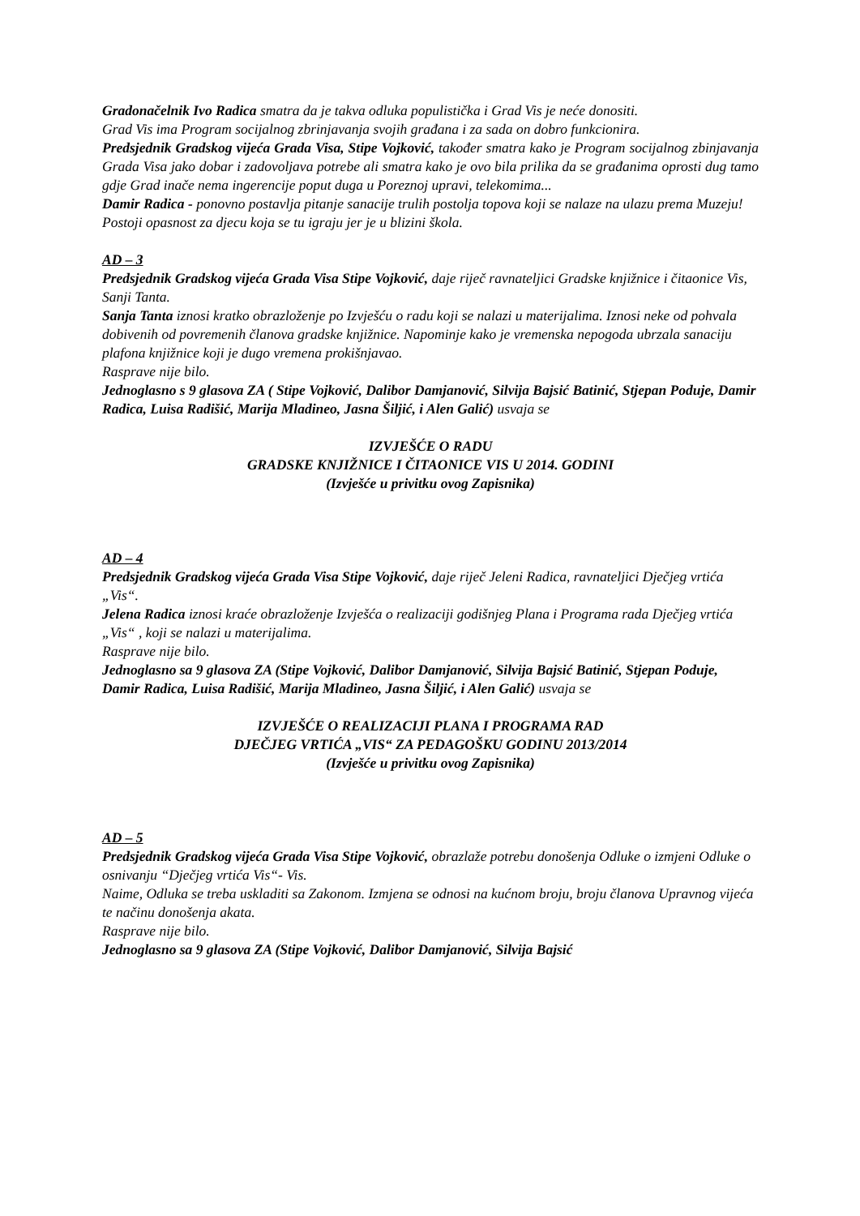Gradonačelnik Ivo Radica smatra da je takva odluka populistička i Grad Vis je neće donositi.
Grad Vis ima Program socijalnog zbrinjavanja svojih građana i za sada on dobro funkcionira.
Predsjednik Gradskog vijeća Grada Visa, Stipe Vojković, također smatra kako je Program socijalnog zbinjavanja Grada Visa jako dobar i zadovoljava potrebe ali smatra kako je ovo bila prilika da se građanima oprosti dug tamo gdje Grad inače nema ingerencije poput duga u Poreznoj upravi, telekomima...
Damir Radica - ponovno postavlja pitanje sanacije trulih postolja topova koji se nalaze na ulazu prema Muzeju! Postoji opasnost za djecu koja se tu igraju jer je u blizini škola.
AD – 3
Predsjednik Gradskog vijeća Grada Visa Stipe Vojković, daje riječ ravnateljici Gradske knjižnice i čitaonice Vis, Sanji Tanta.
Sanja Tanta iznosi kratko obrazloženje po Izvješću o radu koji se nalazi u materijalima. Iznosi neke od pohvala dobivenih od povremenih članova gradske knjižnice. Napominje kako je vremenska nepogoda ubrzala sanaciju plafona knjižnice koji je dugo vremena prokišnjavao.
Rasprave nije bilo.
Jednoglasno s 9 glasova ZA ( Stipe Vojković, Dalibor Damjanović, Silvija Bajsić Batinić, Stjepan Poduje, Damir Radica, Luisa Radišić, Marija Mladineo, Jasna Šiljić, i Alen Galić) usvaja se
IZVJEŠĆE O RADU
GRADSKE KNJIŽNICE I ČITAONICE VIS U 2014. GODINI
(Izvješće u privitku ovog Zapisnika)
AD – 4
Predsjednik Gradskog vijeća Grada Visa Stipe Vojković, daje riječ Jeleni Radica, ravnateljici Dječjeg vrtića „Vis“.
Jelena Radica iznosi kraće obrazloženje Izvješća o realizaciji godišnjeg Plana i Programa rada Dječjeg vrtića „Vis“ , koji se nalazi u materijalima.
Rasprave nije bilo.
Jednoglasno sa 9 glasova ZA (Stipe Vojković, Dalibor Damjanović, Silvija Bajsić Batinić, Stjepan Poduje, Damir Radica, Luisa Radišić, Marija Mladineo, Jasna Šiljić, i Alen Galić) usvaja se
IZVJEŠĆE O REALIZACIJI PLANA I PROGRAMA RAD
DJEČJEG VRTIĆA „VIS“ ZA PEDAGOŠKU GODINU 2013/2014
(Izvješće u privitku ovog Zapisnika)
AD – 5
Predsjednik Gradskog vijeća Grada Visa Stipe Vojković, obrazlaže potrebu donošenja Odluke o izmjeni Odluke o osnivanju “Dječjeg vrtića Vis“- Vis.
Naime, Odluka se treba uskladiti sa Zakonom. Izmjena se odnosi na kućnom broju, broju članova Upravnog vijeća te načinu donošenja akata.
Rasprave nije bilo.
Jednoglasno sa 9 glasova ZA (Stipe Vojković, Dalibor Damjanović, Silvija Bajsić